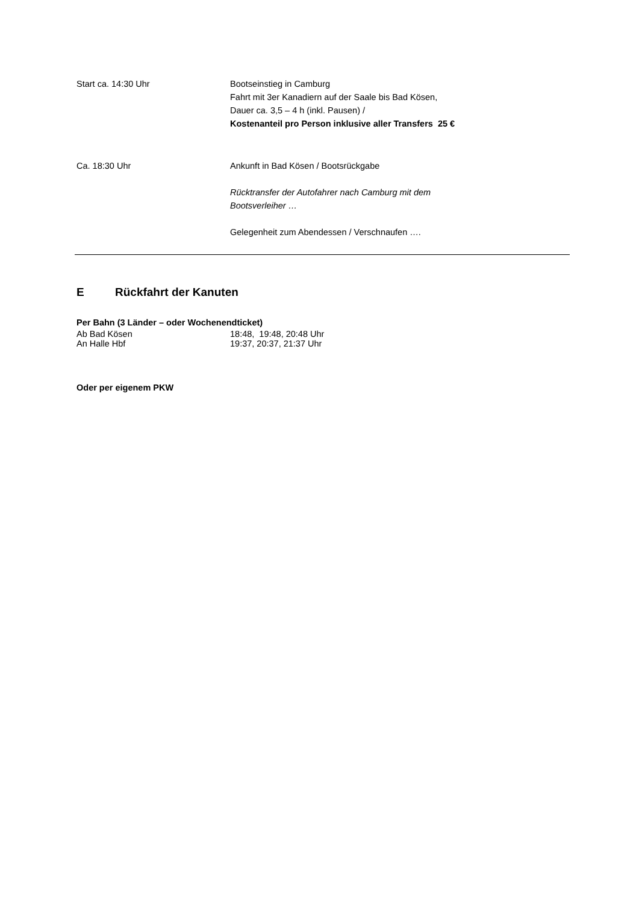Start ca. 14:30 Uhr Bootseinstieg in Camburg
Fahrt mit 3er Kanadiern auf der Saale bis Bad Kösen,
Dauer ca. 3,5 – 4 h (inkl. Pausen) /
Kostenanteil pro Person inklusive aller Transfers 25 €
Ca. 18:30 Uhr Ankunft in Bad Kösen / Bootsrückgabe
Rücktransfer der Autofahrer nach Camburg mit dem
Bootsverleiher …
Gelegenheit zum Abendessen / Verschnaufen ….
E Rückfahrt der Kanuten
Per Bahn (3 Länder – oder Wochenendticket)
Ab Bad Kösen 18:48, 19:48, 20:48 Uhr
An Halle Hbf 19:37, 20:37, 21:37 Uhr
Oder per eigenem PKW